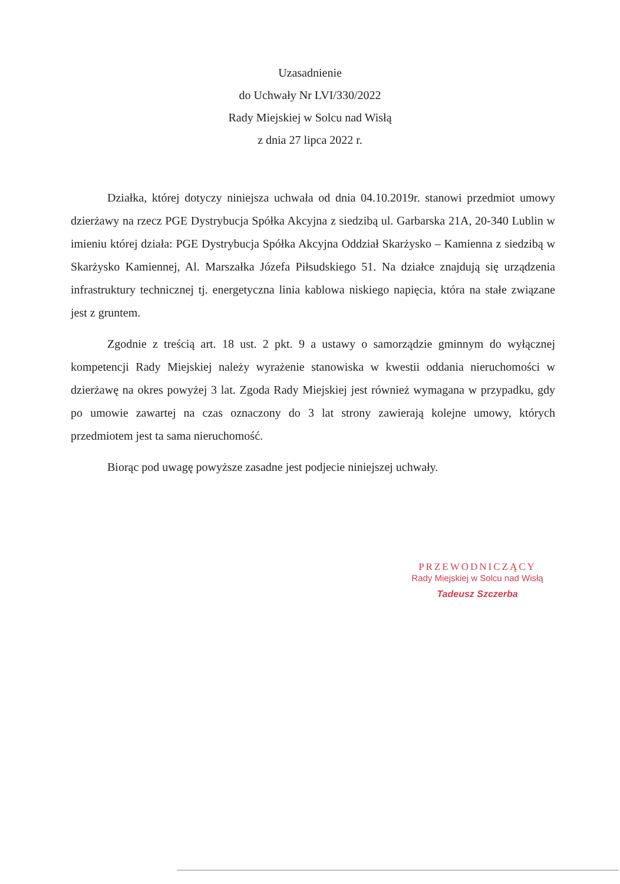Uzasadnienie
do Uchwały Nr LVI/330/2022
Rady Miejskiej w Solcu nad Wisłą
z dnia 27 lipca 2022 r.
Działka, której dotyczy niniejsza uchwała od dnia 04.10.2019r. stanowi przedmiot umowy dzierżawy na rzecz PGE Dystrybucja Spółka Akcyjna z siedzibą ul. Garbarska 21A, 20-340 Lublin w imieniu której działa: PGE Dystrybucja Spółka Akcyjna Oddział Skarżysko – Kamienna z siedzibą w Skarżysko Kamiennej, Al. Marszałka Józefa Piłsudskiego 51. Na działce znajdują się urządzenia infrastruktury technicznej tj. energetyczna linia kablowa niskiego napięcia, która na stałe związane jest z gruntem.
Zgodnie z treścią art. 18 ust. 2 pkt. 9 a ustawy o samorządzie gminnym do wyłącznej kompetencji Rady Miejskiej należy wyrażenie stanowiska w kwestii oddania nieruchomości w dzierżawę na okres powyżej 3 lat. Zgoda Rady Miejskiej jest również wymagana w przypadku, gdy po umowie zawartej na czas oznaczony do 3 lat strony zawierają kolejne umowy, których przedmiotem jest ta sama nieruchomość.
Biorąc pod uwagę powyższe zasadne jest podjecie niniejszej uchwały.
PRZEWODNICZĄCY
Rady Miejskiej w Solcu nad Wisłą
Tadeusz Szczerba